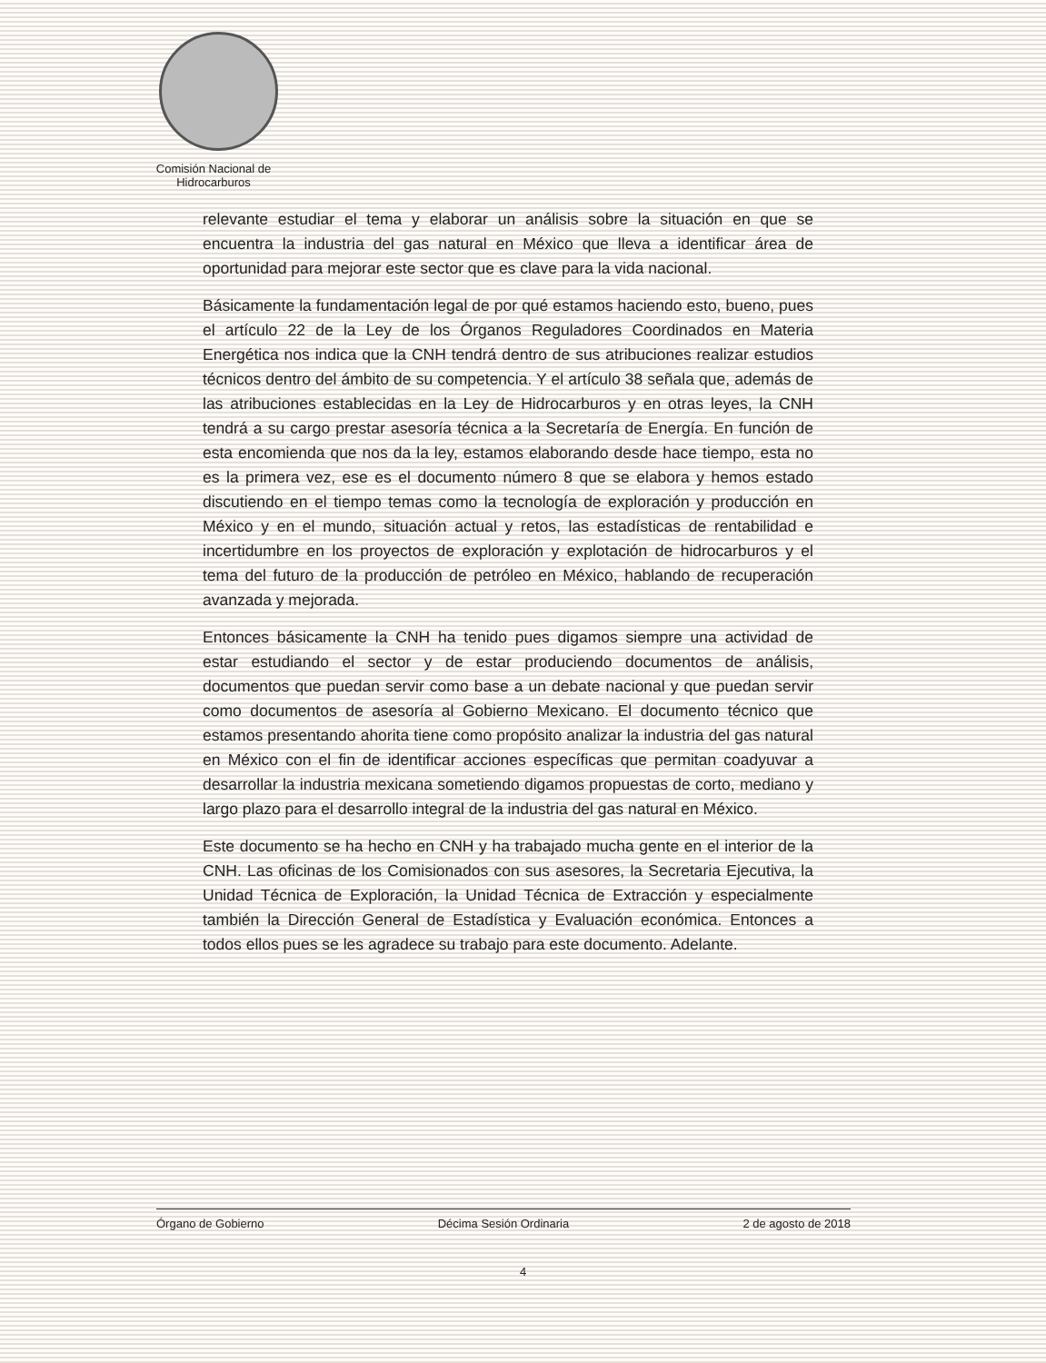Comisión Nacional de Hidrocarburos
relevante estudiar el tema y elaborar un análisis sobre la situación en que se encuentra la industria del gas natural en México que lleva a identificar área de oportunidad para mejorar este sector que es clave para la vida nacional.
Básicamente la fundamentación legal de por qué estamos haciendo esto, bueno, pues el artículo 22 de la Ley de los Órganos Reguladores Coordinados en Materia Energética nos indica que la CNH tendrá dentro de sus atribuciones realizar estudios técnicos dentro del ámbito de su competencia. Y el artículo 38 señala que, además de las atribuciones establecidas en la Ley de Hidrocarburos y en otras leyes, la CNH tendrá a su cargo prestar asesoría técnica a la Secretaría de Energía. En función de esta encomienda que nos da la ley, estamos elaborando desde hace tiempo, esta no es la primera vez, ese es el documento número 8 que se elabora y hemos estado discutiendo en el tiempo temas como la tecnología de exploración y producción en México y en el mundo, situación actual y retos, las estadísticas de rentabilidad e incertidumbre en los proyectos de exploración y explotación de hidrocarburos y el tema del futuro de la producción de petróleo en México, hablando de recuperación avanzada y mejorada.
Entonces básicamente la CNH ha tenido pues digamos siempre una actividad de estar estudiando el sector y de estar produciendo documentos de análisis, documentos que puedan servir como base a un debate nacional y que puedan servir como documentos de asesoría al Gobierno Mexicano. El documento técnico que estamos presentando ahorita tiene como propósito analizar la industria del gas natural en México con el fin de identificar acciones específicas que permitan coadyuvar a desarrollar la industria mexicana sometiendo digamos propuestas de corto, mediano y largo plazo para el desarrollo integral de la industria del gas natural en México.
Este documento se ha hecho en CNH y ha trabajado mucha gente en el interior de la CNH. Las oficinas de los Comisionados con sus asesores, la Secretaria Ejecutiva, la Unidad Técnica de Exploración, la Unidad Técnica de Extracción y especialmente también la Dirección General de Estadística y Evaluación económica. Entonces a todos ellos pues se les agradece su trabajo para este documento. Adelante.
Órgano de Gobierno Décima Sesión Ordinaria 2 de agosto de 2018
4